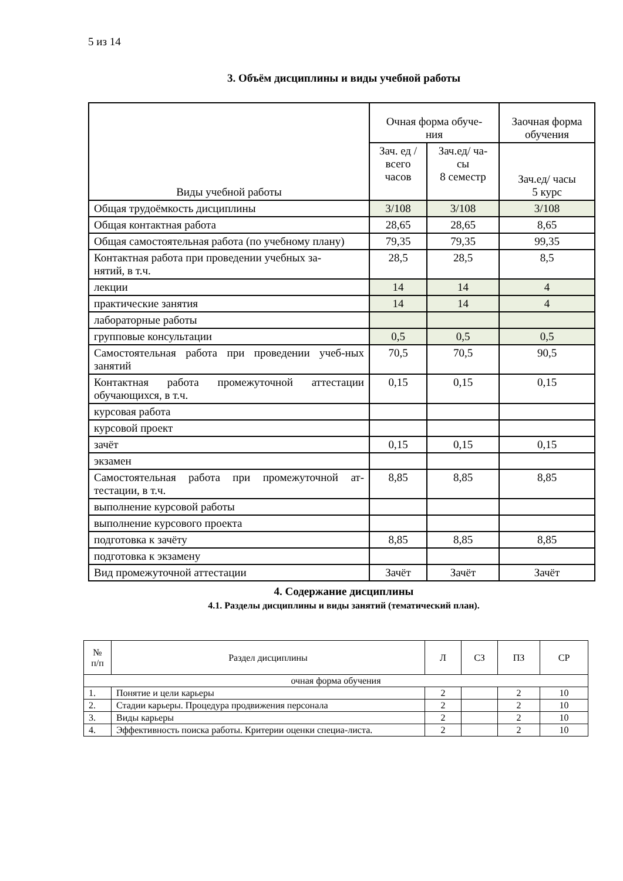5 из 14
3. Объём дисциплины и виды учебной работы
| Виды учебной работы | Очная форма обуче- ния | | Заочная форма обучения |
| --- | --- | --- | --- |
| | Зач. ед /всего часов | Зач.ед/ ча- сы 8 семестр | Зач.ед/ часы 5 курс |
| Общая трудоёмкость дисциплины | 3/108 | 3/108 | 3/108 |
| Общая контактная работа | 28,65 | 28,65 | 8,65 |
| Общая самостоятельная работа (по учебному плану) | 79,35 | 79,35 | 99,35 |
| Контактная работа при проведении учебных за- нятий, в т.ч. | 28,5 | 28,5 | 8,5 |
| лекции | 14 | 14 | 4 |
| практические занятия | 14 | 14 | 4 |
| лабораторные работы | | | |
| групповые консультации | 0,5 | 0,5 | 0,5 |
| Самостоятельная работа при проведении учеб-ных занятий | 70,5 | 70,5 | 90,5 |
| Контактная работа промежуточной аттестации обучающихся, в т.ч. | 0,15 | 0,15 | 0,15 |
| курсовая работа | | | |
| курсовой проект | | | |
| зачёт | 0,15 | 0,15 | 0,15 |
| экзамен | | | |
| Самостоятельная работа при промежуточной ат-тестации, в т.ч. | 8,85 | 8,85 | 8,85 |
| выполнение курсовой работы | | | |
| выполнение курсового проекта | | | |
| подготовка к зачёту | 8,85 | 8,85 | 8,85 |
| подготовка к экзамену | | | |
| Вид промежуточной аттестации | Зачёт | Зачёт | Зачёт |
4. Содержание дисциплины
4.1. Разделы дисциплины и виды занятий (тематический план).
| № п/п | Раздел дисциплины | Л | СЗ | ПЗ | СР |
| очная форма обучения | | | | | |
| 1. | Понятие и цели карьеры | 2 | | 2 | 10 |
| 2. | Стадии карьеры. Процедура продвижения персонала | 2 | | 2 | 10 |
| 3. | Виды карьеры | 2 | | 2 | 10 |
| 4. | Эффективность поиска работы. Критерии оценки специа-листа. | 2 | | 2 | 10 |